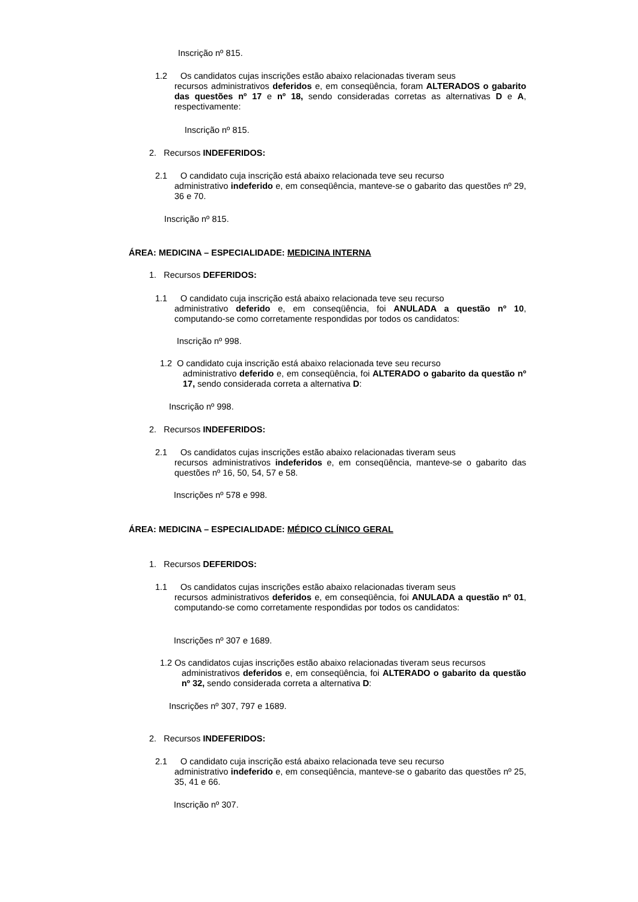Inscrição nº 815.
1.2 Os candidatos cujas inscrições estão abaixo relacionadas tiveram seus
recursos administrativos deferidos e, em conseqüência, foram ALTERADOS o gabarito das questões nº 17 e nº 18, sendo consideradas corretas as alternativas D e A, respectivamente:
Inscrição nº 815.
2. Recursos INDEFERIDOS:
2.1 O candidato cuja inscrição está abaixo relacionada teve seu recurso
administrativo indeferido e, em conseqüência, manteve-se o gabarito das questões nº 29, 36 e 70.
Inscrição nº 815.
ÁREA: MEDICINA – ESPECIALIDADE: MEDICINA INTERNA
1. Recursos DEFERIDOS:
1.1 O candidato cuja inscrição está abaixo relacionada teve seu recurso
administrativo deferido e, em conseqüência, foi ANULADA a questão nº 10, computando-se como corretamente respondidas por todos os candidatos:
Inscrição nº 998.
1.2 O candidato cuja inscrição está abaixo relacionada teve seu recurso
administrativo deferido e, em conseqüência, foi ALTERADO o gabarito da questão nº 17, sendo considerada correta a alternativa D:
Inscrição nº 998.
2. Recursos INDEFERIDOS:
2.1 Os candidatos cujas inscrições estão abaixo relacionadas tiveram seus
recursos administrativos indeferidos e, em conseqüência, manteve-se o gabarito das questões nº 16, 50, 54, 57 e 58.
Inscrições nº 578 e 998.
ÁREA: MEDICINA – ESPECIALIDADE: MÉDICO CLÍNICO GERAL
1. Recursos DEFERIDOS:
1.1 Os candidatos cujas inscrições estão abaixo relacionadas tiveram seus
recursos administrativos deferidos e, em conseqüência, foi ANULADA a questão nº 01, computando-se como corretamente respondidas por todos os candidatos:
Inscrições nº 307 e 1689.
1.2 Os candidatos cujas inscrições estão abaixo relacionadas tiveram seus recursos
administrativos deferidos e, em conseqüência, foi ALTERADO o gabarito da questão nº 32, sendo considerada correta a alternativa D:
Inscrições nº 307, 797 e 1689.
2. Recursos INDEFERIDOS:
2.1 O candidato cuja inscrição está abaixo relacionada teve seu recurso
administrativo indeferido e, em conseqüência, manteve-se o gabarito das questões nº 25, 35, 41 e 66.
Inscrição nº 307.